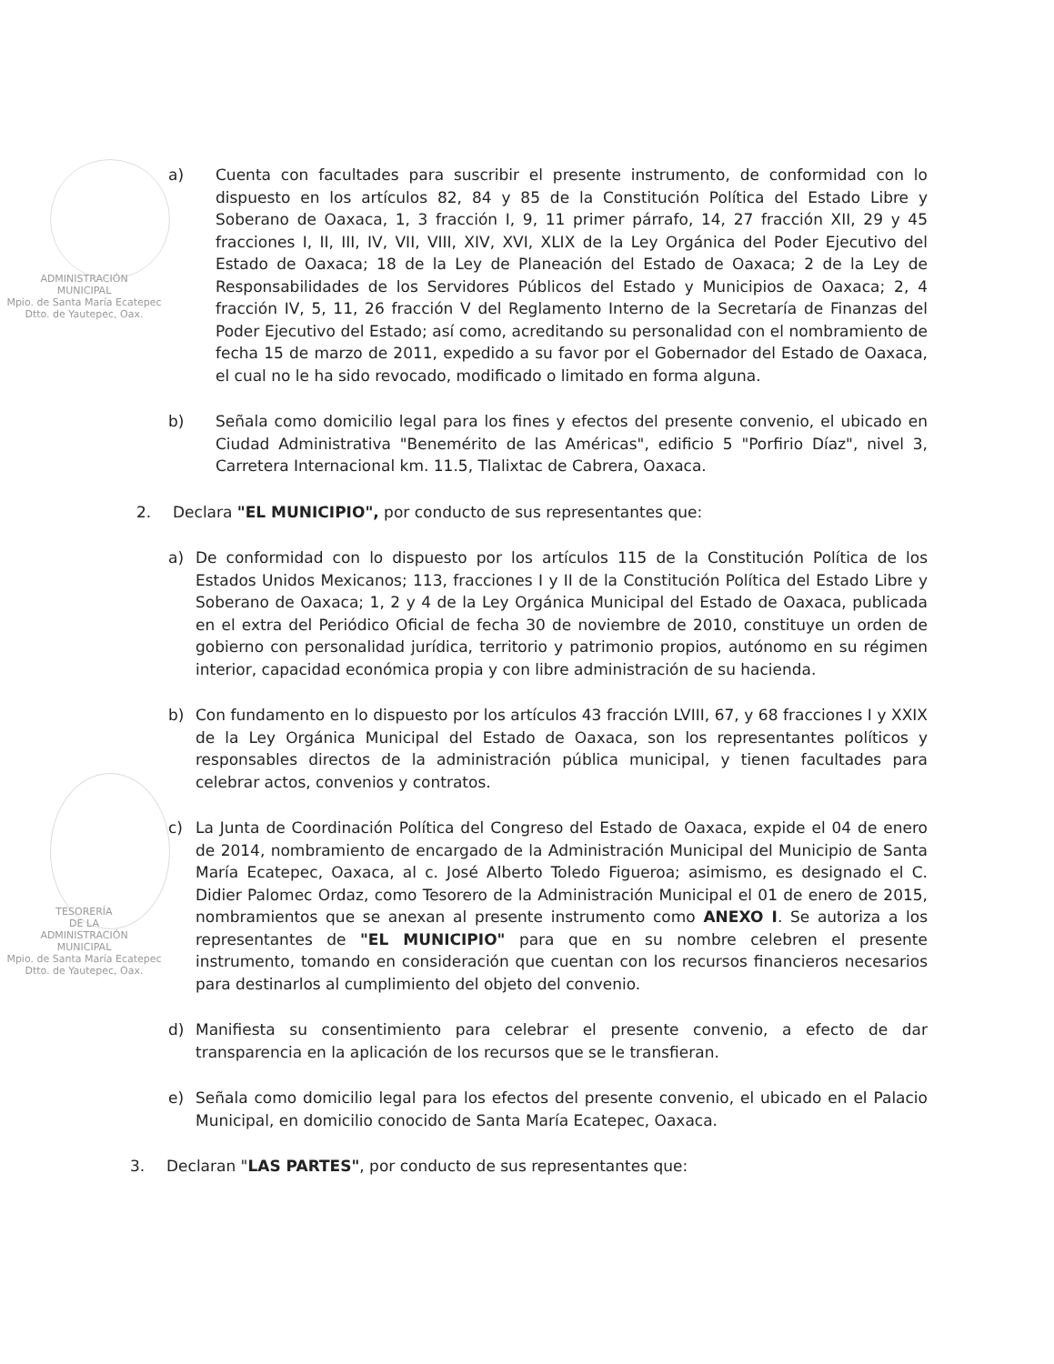ADMINISTRACIÓN
MUNICIPAL
Mpio. de Santa María Ecatepec
Dtto. de Yautepec, Oax.
a) Cuenta con facultades para suscribir el presente instrumento, de conformidad con lo dispuesto en los artículos 82, 84 y 85 de la Constitución Política del Estado Libre y Soberano de Oaxaca, 1, 3 fracción I, 9, 11 primer párrafo, 14, 27 fracción XII, 29 y 45 fracciones I, II, III, IV, VII, VIII, XIV, XVI, XLIX de la Ley Orgánica del Poder Ejecutivo del Estado de Oaxaca; 18 de la Ley de Planeación del Estado de Oaxaca; 2 de la Ley de Responsabilidades de los Servidores Públicos del Estado y Municipios de Oaxaca; 2, 4 fracción IV, 5, 11, 26 fracción V del Reglamento Interno de la Secretaría de Finanzas del Poder Ejecutivo del Estado; así como, acreditando su personalidad con el nombramiento de fecha 15 de marzo de 2011, expedido a su favor por el Gobernador del Estado de Oaxaca, el cual no le ha sido revocado, modificado o limitado en forma alguna.
b) Señala como domicilio legal para los fines y efectos del presente convenio, el ubicado en Ciudad Administrativa "Benemérito de las Américas", edificio 5 "Porfirio Díaz", nivel 3, Carretera Internacional km. 11.5, Tlalixtac de Cabrera, Oaxaca.
2. Declara "EL MUNICIPIO", por conducto de sus representantes que:
TESORERÍA
DE LA
ADMINISTRACIÓN
MUNICIPAL
Mpio. de Santa María Ecatepec
Dtto. de Yautepec, Oax.
a) De conformidad con lo dispuesto por los artículos 115 de la Constitución Política de los Estados Unidos Mexicanos; 113, fracciones I y II de la Constitución Política del Estado Libre y Soberano de Oaxaca; 1, 2 y 4 de la Ley Orgánica Municipal del Estado de Oaxaca, publicada en el extra del Periódico Oficial de fecha 30 de noviembre de 2010, constituye un orden de gobierno con personalidad jurídica, territorio y patrimonio propios, autónomo en su régimen interior, capacidad económica propia y con libre administración de su hacienda.
b) Con fundamento en lo dispuesto por los artículos 43 fracción LVIII, 67, y 68 fracciones I y XXIX de la Ley Orgánica Municipal del Estado de Oaxaca, son los representantes políticos y responsables directos de la administración pública municipal, y tienen facultades para celebrar actos, convenios y contratos.
c) La Junta de Coordinación Política del Congreso del Estado de Oaxaca, expide el 04 de enero de 2014, nombramiento de encargado de la Administración Municipal del Municipio de Santa María Ecatepec, Oaxaca, al c. José Alberto Toledo Figueroa; asimismo, es designado el C. Didier Palomec Ordaz, como Tesorero de la Administración Municipal el 01 de enero de 2015, nombramientos que se anexan al presente instrumento como ANEXO I. Se autoriza a los representantes de "EL MUNICIPIO" para que en su nombre celebren el presente instrumento, tomando en consideración que cuentan con los recursos financieros necesarios para destinarlos al cumplimiento del objeto del convenio.
d) Manifiesta su consentimiento para celebrar el presente convenio, a efecto de dar transparencia en la aplicación de los recursos que se le transfieran.
e) Señala como domicilio legal para los efectos del presente convenio, el ubicado en el Palacio Municipal, en domicilio conocido de Santa María Ecatepec, Oaxaca.
3. Declaran "LAS PARTES", por conducto de sus representantes que: